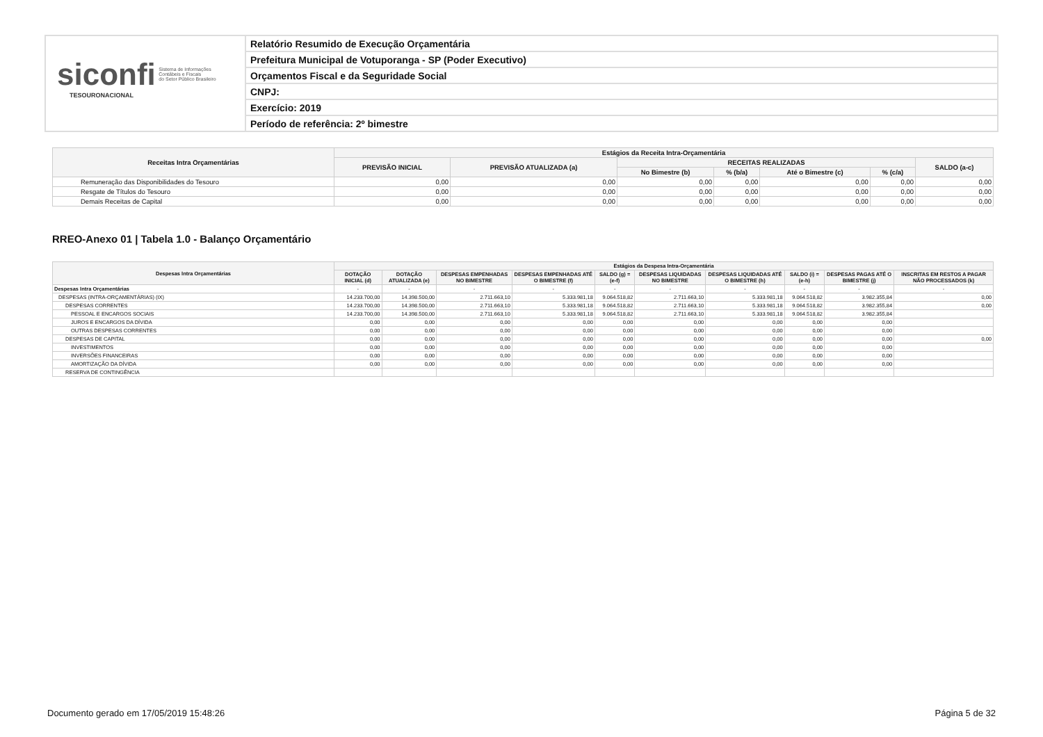siconfi
Sistema de Informações
Contábeis e Fiscais
do Setor Público Brasileiro
TESOURONACIONAL
Relatório Resumido de Execução Orçamentária
Prefeitura Municipal de Votuporanga - SP (Poder Executivo)
Orçamentos Fiscal e da Seguridade Social
CNPJ:
Exercício: 2019
Período de referência: 2º bimestre
| Receitas Intra Orçamentárias | Estágios da Receita Intra-Orçamentária | | | | | | |
| --- | --- | --- | --- | --- | --- | --- | --- |
| | PREVISÃO INICIAL | PREVISÃO ATUALIZADA (a) | RECEITAS REALIZADAS | | | | SALDO (a-c) |
| | | | No Bimestre (b) | % (b/a) | Até o Bimestre (c) | % (c/a) | |
| Remuneração das Disponibilidades do Tesouro | 0,00 | 0,00 | 0,00 | 0,00 | 0,00 | 0,00 | 0,00 |
| Resgate de Títulos do Tesouro | 0,00 | 0,00 | 0,00 | 0,00 | 0,00 | 0,00 | 0,00 |
| Demais Receitas de Capital | 0,00 | 0,00 | 0,00 | 0,00 | 0,00 | 0,00 | 0,00 |
RREO-Anexo 01 | Tabela 1.0 - Balanço Orçamentário
| Despesas Intra Orçamentárias | Estágios da Despesa Intra-Orçamentária | | | | | | | | | |
| --- | --- | --- | --- | --- | --- | --- | --- | --- | --- | --- |
| | DOTAÇÃO INICIAL (d) | DOTAÇÃO ATUALIZADA (e) | DESPESAS EMPENHADAS NO BIMESTRE | DESPESAS EMPENHADAS ATÉ O BIMESTRE (f) | SALDO (g) = (e-f) | DESPESAS LIQUIDADAS NO BIMESTRE | DESPESAS LIQUIDADAS ATÉ O BIMESTRE (h) | SALDO (i) = (e-h) | DESPESAS PAGAS ATÉ O BIMESTRE (j) | INSCRITAS EM RESTOS A PAGAR NÃO PROCESSADOS (k) |
| Despesas Intra Orçamentárias | - | - | - | - | - | - | - | - | - | - |
| DESPESAS (INTRA-ORÇAMENTÁRIAS) (IX) | 14.233.700,00 | 14.398.500,00 | 2.711.663,10 | 5.333.981,18 | 9.064.518,82 | 2.711.663,10 | 5.333.981,18 | 9.064.518,82 | 3.982.355,84 | 0,00 |
| DESPESAS CORRENTES | 14.233.700,00 | 14.398.500,00 | 2.711.663,10 | 5.333.981,18 | 9.064.518,82 | 2.711.663,10 | 5.333.981,18 | 9.064.518,82 | 3.982.355,84 | 0,00 |
| PESSOAL E ENCARGOS SOCIAIS | 14.233.700,00 | 14.398.500,00 | 2.711.663,10 | 5.333.981,18 | 9.064.518,82 | 2.711.663,10 | 5.333.981,18 | 9.064.518,82 | 3.982.355,84 | |
| JUROS E ENCARGOS DA DÍVIDA | 0,00 | 0,00 | 0,00 | 0,00 | 0,00 | 0,00 | 0,00 | 0,00 | 0,00 | |
| OUTRAS DESPESAS CORRENTES | 0,00 | 0,00 | 0,00 | 0,00 | 0,00 | 0,00 | 0,00 | 0,00 | 0,00 | |
| DESPESAS DE CAPITAL | 0,00 | 0,00 | 0,00 | 0,00 | 0,00 | 0,00 | 0,00 | 0,00 | 0,00 | 0,00 |
| INVESTIMENTOS | 0,00 | 0,00 | 0,00 | 0,00 | 0,00 | 0,00 | 0,00 | 0,00 | 0,00 | |
| INVERSÕES FINANCEIRAS | 0,00 | 0,00 | 0,00 | 0,00 | 0,00 | 0,00 | 0,00 | 0,00 | 0,00 | |
| AMORTIZAÇÃO DA DÍVIDA | 0,00 | 0,00 | 0,00 | 0,00 | 0,00 | 0,00 | 0,00 | 0,00 | 0,00 | |
| RESERVA DE CONTINGÊNCIA | | | | | | | | | | |
Documento gerado em 17/05/2019 15:48:26 Página 5 de 32